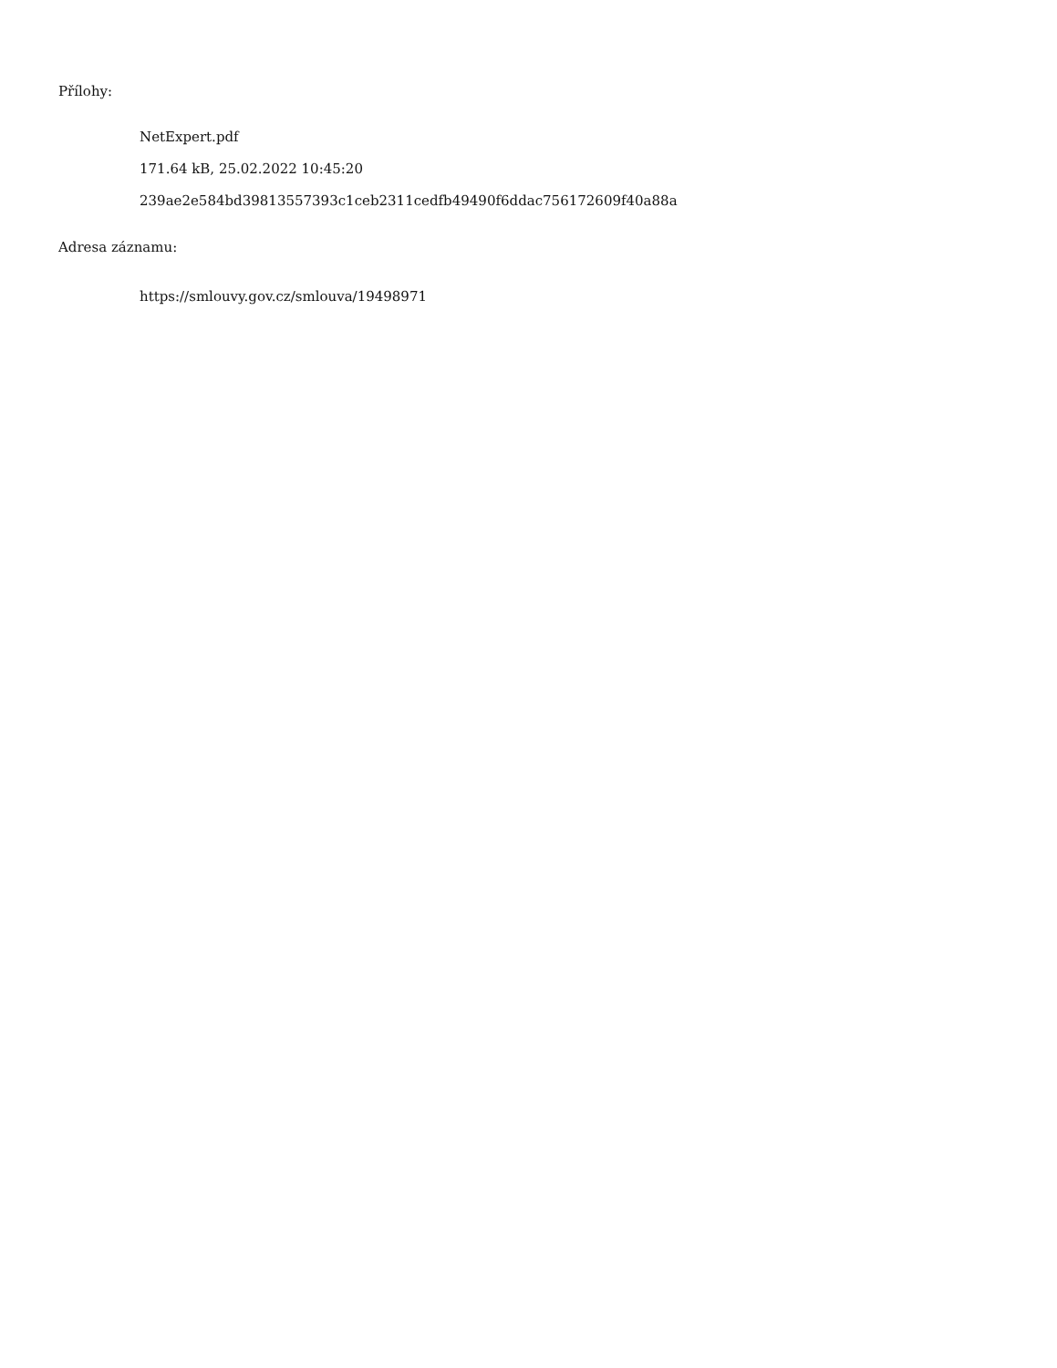Přílohy:
NetExpert.pdf
171.64 kB, 25.02.2022 10:45:20
239ae2e584bd39813557393c1ceb2311cedfb49490f6ddac756172609f40a88a
Adresa záznamu:
https://smlouvy.gov.cz/smlouva/19498971